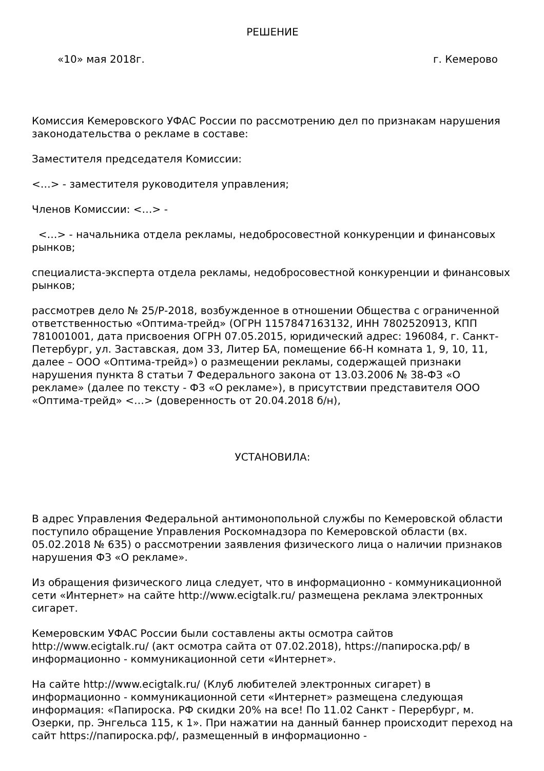РЕШЕНИЕ
«10» мая 2018г. г. Кемерово
Комиссия Кемеровского УФАС России по рассмотрению дел по признакам нарушения законодательства о рекламе в составе:
Заместителя председателя Комиссии:
<…> - заместителя руководителя управления;
Членов Комиссии: <…> -
<…> - начальника отдела рекламы, недобросовестной конкуренции и финансовых рынков;
специалиста-эксперта отдела рекламы, недобросовестной конкуренции и финансовых рынков;
рассмотрев дело № 25/Р-2018, возбужденное в отношении Общества с ограниченной ответственностью «Оптима-трейд» (ОГРН 1157847163132, ИНН 7802520913, КПП 781001001, дата присвоения ОГРН 07.05.2015, юридический адрес: 196084, г. Санкт-Петербург, ул. Заставская, дом 33, Литер БА, помещение 66-Н комната 1, 9, 10, 11, далее – ООО «Оптима-трейд») о размещении рекламы, содержащей признаки нарушения пункта 8 статьи 7 Федерального закона от 13.03.2006 № 38-ФЗ «О рекламе» (далее по тексту - ФЗ «О рекламе»), в присутствии представителя ООО «Оптима-трейд» <…> (доверенность от 20.04.2018 б/н),
УСТАНОВИЛА:
В адрес Управления Федеральной антимонопольной службы по Кемеровской области поступило обращение Управления Роскомнадзора по Кемеровской области (вх. 05.02.2018 № 635) о рассмотрении заявления физического лица о наличии признаков нарушения ФЗ «О рекламе».
Из обращения физического лица следует, что в информационно - коммуникационной сети «Интернет» на сайте http://www.ecigtalk.ru/ размещена реклама электронных сигарет.
Кемеровским УФАС России были составлены акты осмотра сайтов http://www.ecigtalk.ru/ (акт осмотра сайта от 07.02.2018), https://папироска.рф/ в информационно - коммуникационной сети «Интернет».
На сайте http://www.ecigtalk.ru/ (Клуб любителей электронных сигарет) в информационно - коммуникационной сети «Интернет» размещена следующая информация: «Папироска. РФ скидки 20% на все! По 11.02 Санкт - Перербург, м. Озерки, пр. Энгельса 115, к 1». При нажатии на данный баннер происходит переход на сайт https://папироска.рф/, размещенный в информационно -